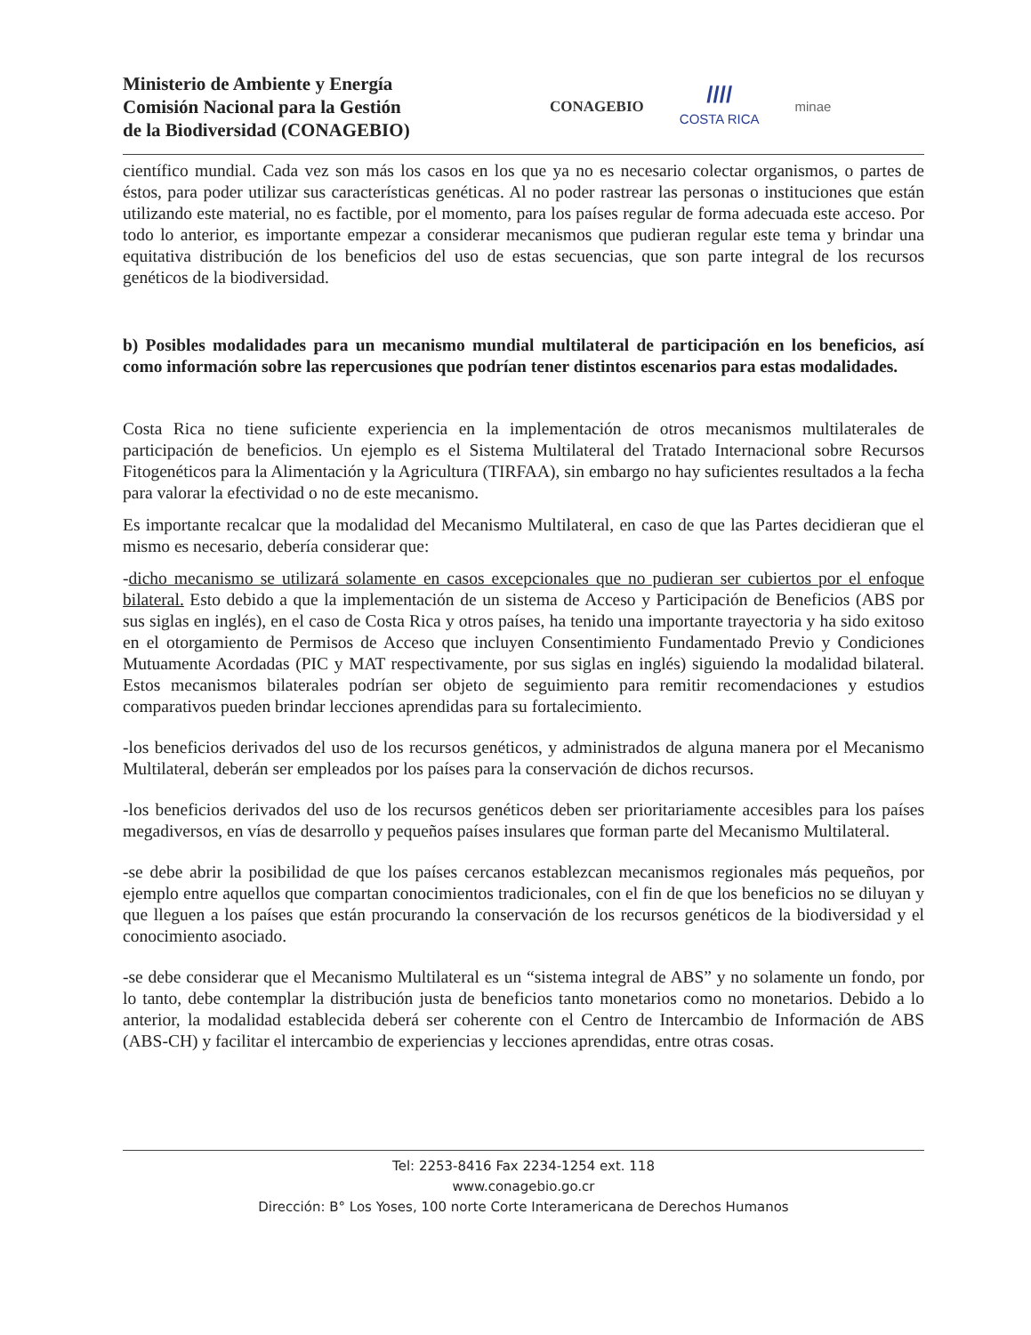Ministerio de Ambiente y Energía
Comisión Nacional para la Gestión
de la Biodiversidad (CONAGEBIO)
CONAGEBIO
////
COSTA RICA
minae
científico mundial. Cada vez son más los casos en los que ya no es necesario colectar organismos, o partes de éstos, para poder utilizar sus características genéticas. Al no poder rastrear las personas o instituciones que están utilizando este material, no es factible, por el momento, para los países regular de forma adecuada este acceso. Por todo lo anterior, es importante empezar a considerar mecanismos que pudieran regular este tema y brindar una equitativa distribución de los beneficios del uso de estas secuencias, que son parte integral de los recursos genéticos de la biodiversidad.
b) Posibles modalidades para un mecanismo mundial multilateral de participación en los beneficios, así como información sobre las repercusiones que podrían tener distintos escenarios para estas modalidades.
Costa Rica no tiene suficiente experiencia en la implementación de otros mecanismos multilaterales de participación de beneficios. Un ejemplo es el Sistema Multilateral del Tratado Internacional sobre Recursos Fitogenéticos para la Alimentación y la Agricultura (TIRFAA), sin embargo no hay suficientes resultados a la fecha para valorar la efectividad o no de este mecanismo.
Es importante recalcar que la modalidad del Mecanismo Multilateral, en caso de que las Partes decidieran que el mismo es necesario, debería considerar que:
-dicho mecanismo se utilizará solamente en casos excepcionales que no pudieran ser cubiertos por el enfoque bilateral. Esto debido a que la implementación de un sistema de Acceso y Participación de Beneficios (ABS por sus siglas en inglés), en el caso de Costa Rica y otros países, ha tenido una importante trayectoria y ha sido exitoso en el otorgamiento de Permisos de Acceso que incluyen Consentimiento Fundamentado Previo y Condiciones Mutuamente Acordadas (PIC y MAT respectivamente, por sus siglas en inglés) siguiendo la modalidad bilateral. Estos mecanismos bilaterales podrían ser objeto de seguimiento para remitir recomendaciones y estudios comparativos pueden brindar lecciones aprendidas para su fortalecimiento.
-los beneficios derivados del uso de los recursos genéticos, y administrados de alguna manera por el Mecanismo Multilateral, deberán ser empleados por los países para la conservación de dichos recursos.
-los beneficios derivados del uso de los recursos genéticos deben ser prioritariamente accesibles para los países megadiversos, en vías de desarrollo y pequeños países insulares que forman parte del Mecanismo Multilateral.
-se debe abrir la posibilidad de que los países cercanos establezcan mecanismos regionales más pequeños, por ejemplo entre aquellos que compartan conocimientos tradicionales, con el fin de que los beneficios no se diluyan y que lleguen a los países que están procurando la conservación de los recursos genéticos de la biodiversidad y el conocimiento asociado.
-se debe considerar que el Mecanismo Multilateral es un “sistema integral de ABS” y no solamente un fondo, por lo tanto, debe contemplar la distribución justa de beneficios tanto monetarios como no monetarios. Debido a lo anterior, la modalidad establecida deberá ser coherente con el Centro de Intercambio de Información de ABS (ABS-CH) y facilitar el intercambio de experiencias y lecciones aprendidas, entre otras cosas.
Tel: 2253-8416 Fax 2234-1254 ext. 118
www.conagebio.go.cr
Dirección: B° Los Yoses, 100 norte Corte Interamericana de Derechos Humanos